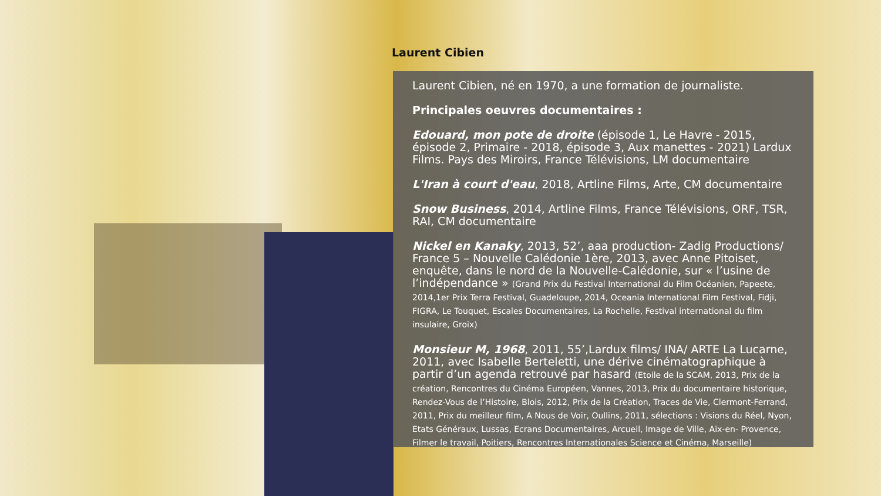Laurent Cibien
Laurent Cibien, né en 1970, a une formation de journaliste.
Principales oeuvres documentaires :
Edouard, mon pote de droite (épisode 1, Le Havre - 2015, épisode 2, Primaire - 2018, épisode 3, Aux manettes - 2021) Lardux Films. Pays des Miroirs, France Télévisions, LM documentaire
L'Iran à court d'eau, 2018, Artline Films, Arte, CM documentaire
Snow Business, 2014, Artline Films, France Télévisions, ORF, TSR, RAI, CM documentaire
Nickel en Kanaky, 2013, 52’, aaa production- Zadig Productions/ France 5 – Nouvelle Calédonie 1ère, 2013, avec Anne Pitoiset, enquête, dans le nord de la Nouvelle-Calédonie, sur « l’usine de l’indépendance » (Grand Prix du Festival International du Film Océanien, Papeete, 2014,1er Prix Terra Festival, Guadeloupe, 2014, Oceania International Film Festival, Fidji, FIGRA, Le Touquet, Escales Documentaires, La Rochelle, Festival international du film insulaire, Groix)
Monsieur M, 1968, 2011, 55’,Lardux films/ INA/ ARTE La Lucarne, 2011, avec Isabelle Berteletti, une dérive cinématographique à partir d’un agenda retrouvé par hasard (Etoile de la SCAM, 2013, Prix de la création, Rencontres du Cinéma Européen, Vannes, 2013, Prix du documentaire historique, Rendez-Vous de l’Histoire, Blois, 2012, Prix de la Création, Traces de Vie, Clermont-Ferrand, 2011, Prix du meilleur film, A Nous de Voir, Oullins, 2011, sélections : Visions du Réel, Nyon, Etats Généraux, Lussas, Ecrans Documentaires, Arcueil, Image de Ville, Aix-en- Provence, Filmer le travail, Poitiers, Rencontres Internationales Science et Cinéma, Marseille)